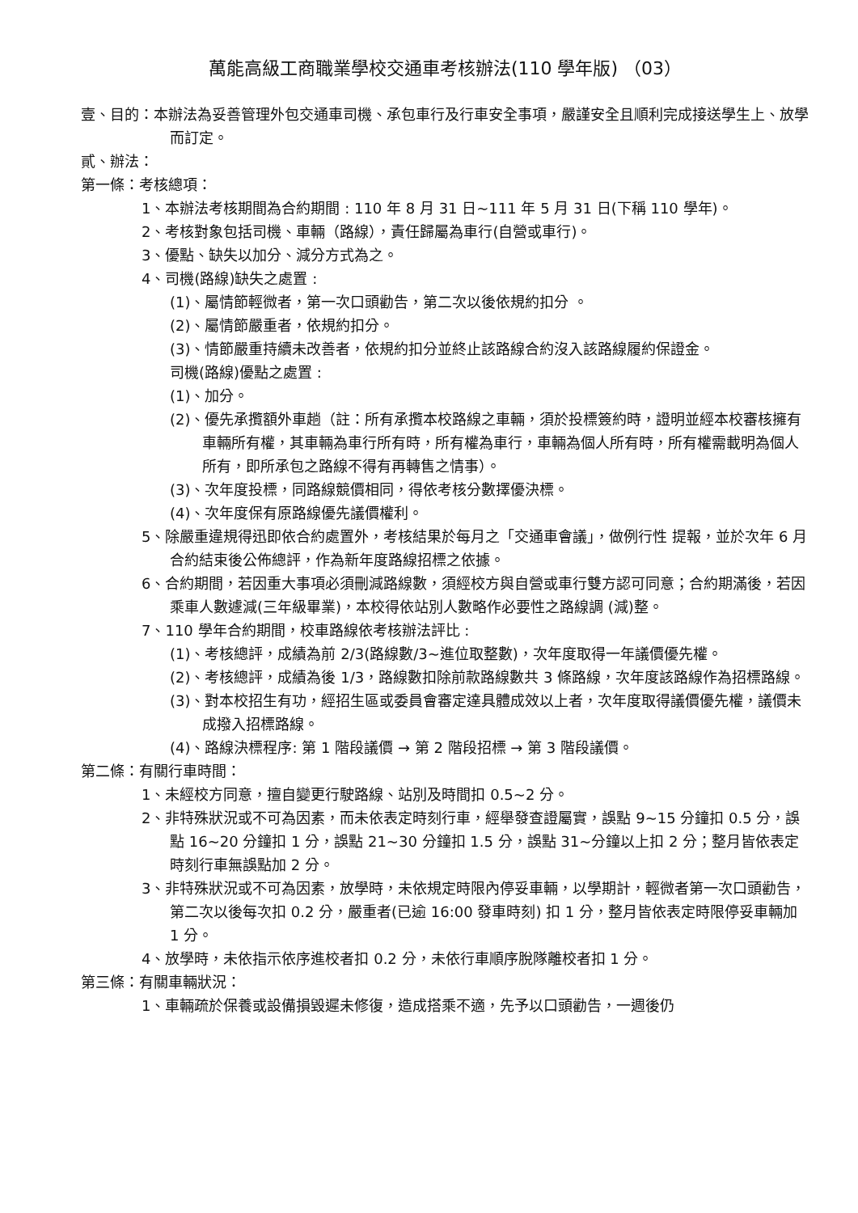萬能高級工商職業學校交通車考核辦法(110 學年版) （03）
壹、目的：本辦法為妥善管理外包交通車司機、承包車行及行車安全事項，嚴謹安全且順利完成接送學生上、放學而訂定。
貳、辦法：
第一條：考核總項：
1、本辦法考核期間為合約期間 : 110 年 8 月 31 日~111 年 5 月 31 日(下稱 110 學年)。
2、考核對象包括司機、車輛（路線），責任歸屬為車行(自營或車行)。
3、優點、缺失以加分、減分方式為之。
4、司機(路線)缺失之處置 :
(1)、屬情節輕微者，第一次口頭勸告，第二次以後依規約扣分 。
(2)、屬情節嚴重者，依規約扣分。
(3)、情節嚴重持續未改善者，依規約扣分並終止該路線合約沒入該路線履約保證金。
司機(路線)優點之處置 :
(1)、加分。
(2)、優先承攬額外車趟（註：所有承攬本校路線之車輛，須於投標簽約時，證明並經本校審核擁有車輛所有權，其車輛為車行所有時，所有權為車行，車輛為個人所有時，所有權需載明為個人所有，即所承包之路線不得有再轉售之情事）。
(3)、次年度投標，同路線競價相同，得依考核分數擇優決標。
(4)、次年度保有原路線優先議價權利。
5、除嚴重違規得迅即依合約處置外，考核結果於每月之「交通車會議」，做例行性 提報，並於次年 6 月合約結束後公佈總評，作為新年度路線招標之依據。
6、合約期間，若因重大事項必須刪減路線數，須經校方與自營或車行雙方認可同意；合約期滿後，若因乘車人數遽減(三年級畢業)，本校得依站別人數略作必要性之路線調 (減)整。
7、110 學年合約期間，校車路線依考核辦法評比 :
(1)、考核總評，成績為前 2/3(路線數/3~進位取整數)，次年度取得一年議價優先權。
(2)、考核總評，成績為後 1/3，路線數扣除前款路線數共 3 條路線，次年度該路線作為招標路線。
(3)、對本校招生有功，經招生區或委員會審定達具體成效以上者，次年度取得議價優先權，議價未成撥入招標路線。
(4)、路線決標程序: 第 1 階段議價 → 第 2 階段招標 → 第 3 階段議價。
第二條：有關行車時間：
1、未經校方同意，擅自變更行駛路線、站別及時間扣 0.5~2 分。
2、非特殊狀況或不可為因素，而未依表定時刻行車，經舉發查證屬實，誤點 9~15 分鐘扣 0.5 分，誤點 16~20 分鐘扣 1 分，誤點 21~30 分鐘扣 1.5 分，誤點 31~分鐘以上扣 2 分；整月皆依表定時刻行車無誤點加 2 分。
3、非特殊狀況或不可為因素，放學時，未依規定時限內停妥車輛，以學期計，輕微者第一次口頭勸告，第二次以後每次扣 0.2 分，嚴重者(已逾 16:00 發車時刻) 扣 1 分，整月皆依表定時限停妥車輛加 1 分。
4、放學時，未依指示依序進校者扣 0.2 分，未依行車順序脫隊離校者扣 1 分。
第三條：有關車輛狀況：
1、車輛疏於保養或設備損毀遲未修復，造成搭乘不適，先予以口頭勸告，一週後仍